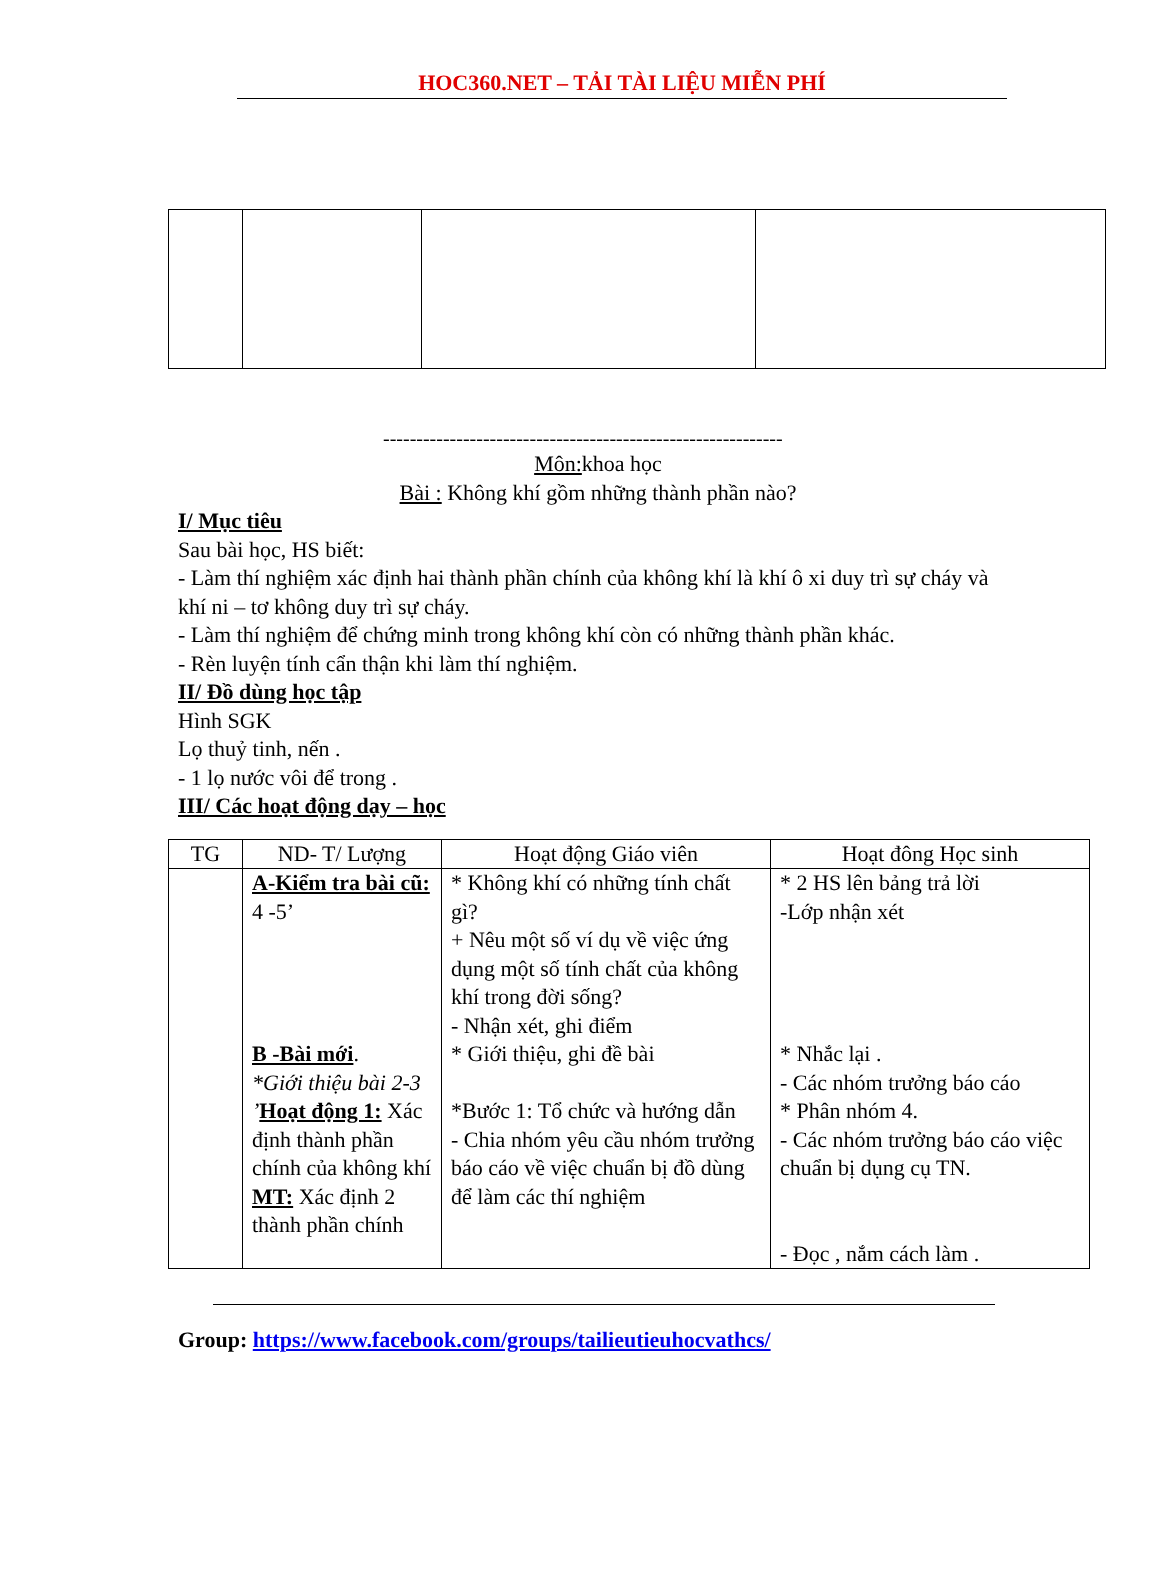HOC360.NET – TẢI TÀI LIỆU MIỄN PHÍ
------------------------------------------------------------
Môn: khoa học
Bài : Không khí gồm những thành phần nào?
I/ Mục tiêu
Sau bài học, HS biết:
- Làm thí nghiệm xác định hai thành phần chính của không khí là khí ô xi duy trì sự cháy và khí ni – tơ không duy trì sự cháy.
- Làm thí nghiệm để chứng minh trong không khí còn có những thành phần khác.
- Rèn luyện tính cẩn thận khi làm thí nghiệm.
II/ Đồ dùng học tập
Hình SGK
Lọ thuỷ tinh, nến .
- 1 lọ nước vôi để trong .
III/ Các hoạt động dạy – học
| TG | ND- T/ Lượng | Hoạt động Giáo viên | Hoạt đông Học sinh |
| --- | --- | --- | --- |
| | A-Kiểm tra bài cũ: 4 -5’ B -Bài mới . *Giới thiệu bài 2-3 ’ Hoạt động 1: Xác định thành phần chính của không khí MT: Xác định 2 thành phần chính | * Không khí có những tính chất gì? + Nêu một số ví dụ về việc ứng dụng một số tính chất của không khí trong đời sống? - Nhận xét, ghi điểm * Giới thiệu, ghi đề bài *Bước 1: Tổ chức và hướng dẫn - Chia nhóm yêu cầu nhóm trưởng báo cáo về việc chuẩn bị đồ dùng để làm các thí nghiệm | * 2 HS lên bảng trả lời -Lớp nhận xét * Nhắc lại . - Các nhóm trưởng báo cáo * Phân nhóm 4. - Các nhóm trưởng báo cáo việc chuẩn bị dụng cụ TN. - Đọc , nắm cách làm . |
Group: https://www.facebook.com/groups/tailieutieuhocvathcs/